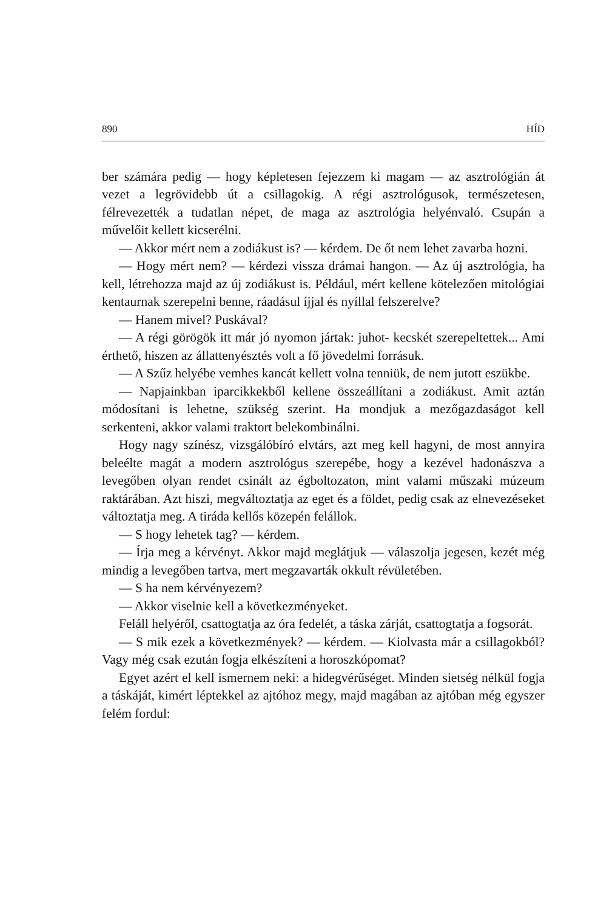890 HÍD
ber számára pedig — hogy képletesen fejezzem ki magam — az asztrológián át vezet a legrövidebb út a csillagokig. A régi asztrológusok, természetesen, félrevezették a tudatlan népet, de maga az asztrológia helyénvaló. Csupán a művelőit kellett kicserélni.
— Akkor mért nem a zodiákust is? — kérdem. De őt nem lehet zavarba hozni.
— Hogy mért nem? — kérdezi vissza drámai hangon. — Az új asztrológia, ha kell, létrehozza majd az új zodiákust is. Például, mért kellene kötelezően mitológiai kentaurnak szerepelni benne, ráadásul íjjal és nyíllal felszerelve?
— Hanem mivel? Puskával?
— A régi görögök itt már jó nyomon jártak: juhot- kecskét szerepeltettek... Ami érthető, hiszen az állattenyésztés volt a fő jövedelmi forrásuk.
— A Szűz helyébe vemhes kancát kellett volna tenniük, de nem jutott eszükbe.
— Napjainkban iparcikkekből kellene összeállítani a zodiákust. Amit aztán módosítani is lehetne, szükség szerint. Ha mondjuk a mezőgazdaságot kell serkenteni, akkor valami traktort belekombinálni.
Hogy nagy színész, vizsgálóbíró elvtárs, azt meg kell hagyni, de most annyira beleélte magát a modern asztrológus szerepébe, hogy a kezével hadonászva a levegőben olyan rendet csinált az égboltozaton, mint valami műszaki múzeum raktárában. Azt hiszi, megváltoztatja az eget és a földet, pedig csak az elnevezéseket változtatja meg. A tiráda kellős közepén felállok.
— S hogy lehetek tag? — kérdem.
— Írja meg a kérvényt. Akkor majd meglátjuk — válaszolja jegesen, kezét még mindig a levegőben tartva, mert megzavarták okkult révületében.
— S ha nem kérvényezem?
— Akkor viselnie kell a következményeket.
Feláll helyéről, csattogtatja az óra fedelét, a táska zárját, csattogtatja a fogsorát.
— S mik ezek a következmények? — kérdem. — Kiolvasta már a csillagokból? Vagy még csak ezután fogja elkészíteni a horoszkópomat?
Egyet azért el kell ismernem neki: a hidegvérűséget. Minden sietség nélkül fogja a táskáját, kimért léptekkel az ajtóhoz megy, majd magában az ajtóban még egyszer felém fordul: